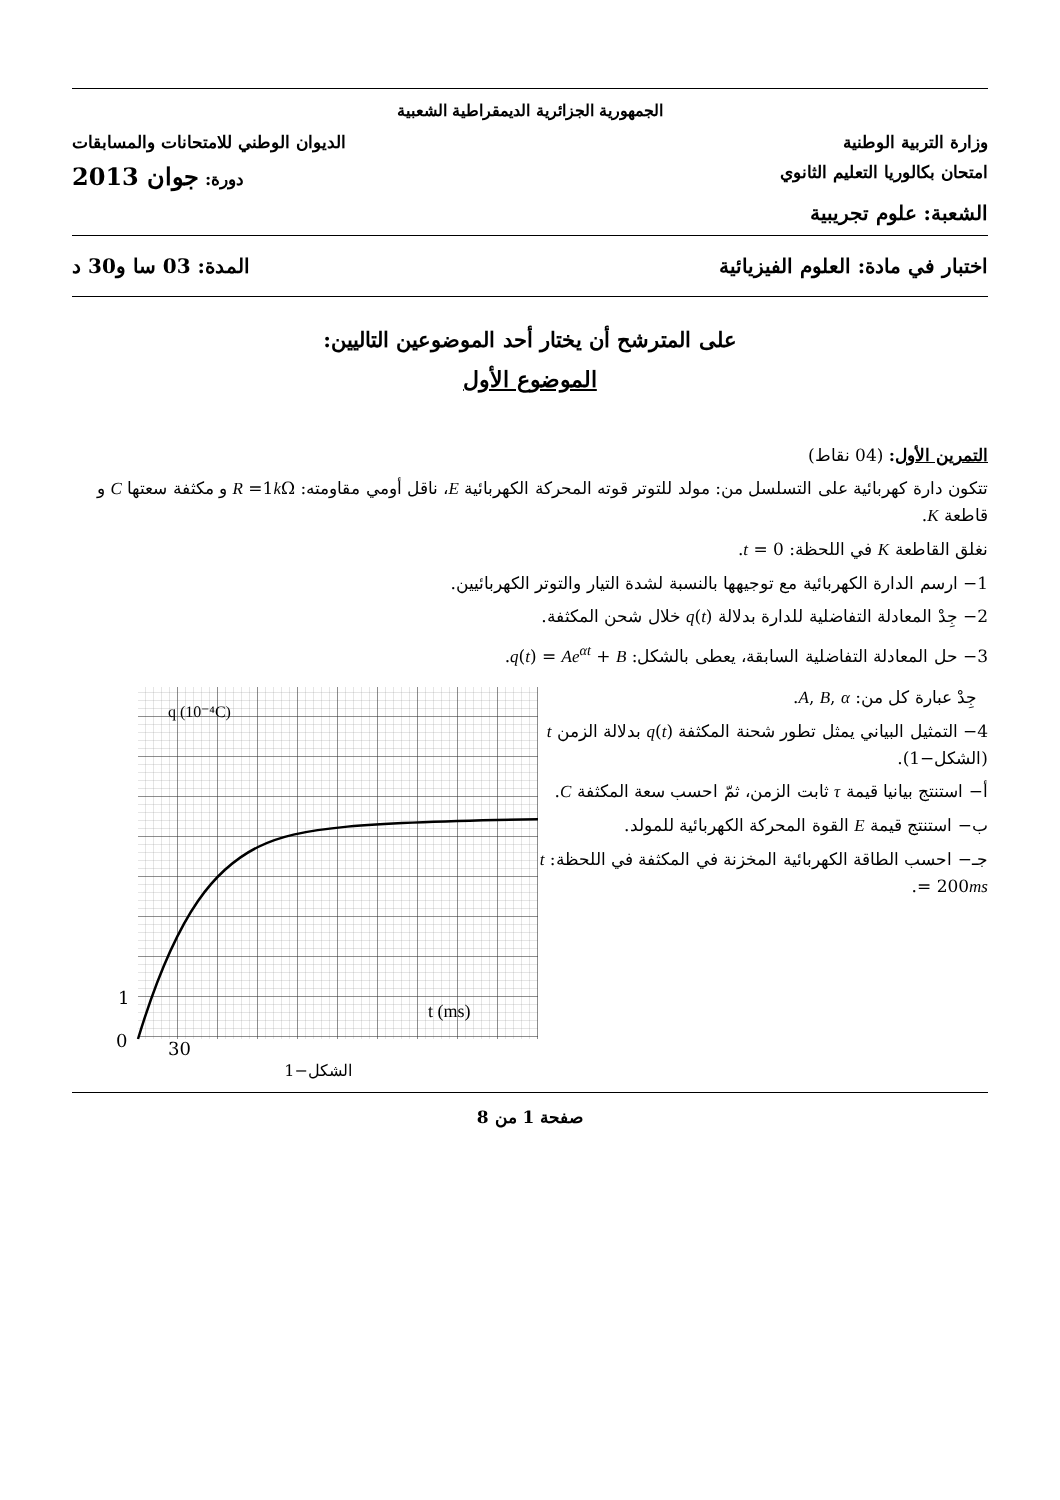الجمهورية الجزائرية الديمقراطية الشعبية
وزارة التربية الوطنية الديوان الوطني للامتحانات والمسابقات
امتحان بكالوريا التعليم الثانوي دورة: جوان 2013
الشعبة: علوم تجريبية
اختبار في مادة: العلوم الفيزيائية المدة: 03 سا و30 د
على المترشح أن يختار أحد الموضوعين التاليين:
الموضوع الأول
التمرين الأول: (04 نقاط)
تتكون دارة كهربائية على التسلسل من: مولد للتوتر قوته المحركة الكهربائية E، ناقل أومي مقاومته: R =1k Ω و مكثفة سعتها C و قاطعة K.
نغلق القاطعة K في اللحظة: t = 0.
1− ارسم الدارة الكهربائية مع توجيهها بالنسبة لشدة التيار والتوتر الكهربائيين.
2− جِدْ المعادلة التفاضلية للدارة بدلالة q(t) خلال شحن المكثفة.
3− حل المعادلة التفاضلية السابقة، يعطى بالشكل: q(t) = Ae<sup>αt</sup> + B.
جِدْ عبارة كل من: A, B, α.
4− التمثيل البياني يمثل تطور شحنة المكثفة q(t) بدلالة الزمن t (الشكل−1).
أ− استنتج بيانيا قيمة τ ثابت الزمن، ثمّ احسب سعة المكثفة C.
ب− استنتج قيمة E القوة المحركة الكهربائية للمولد.
جـ− احسب الطاقة الكهربائية المخزنة في المكثفة في اللحظة: t = 200ms.
q (10⁻⁴C)
t (ms)
1
0
30
الشكل−1
صفحة 1 من 8